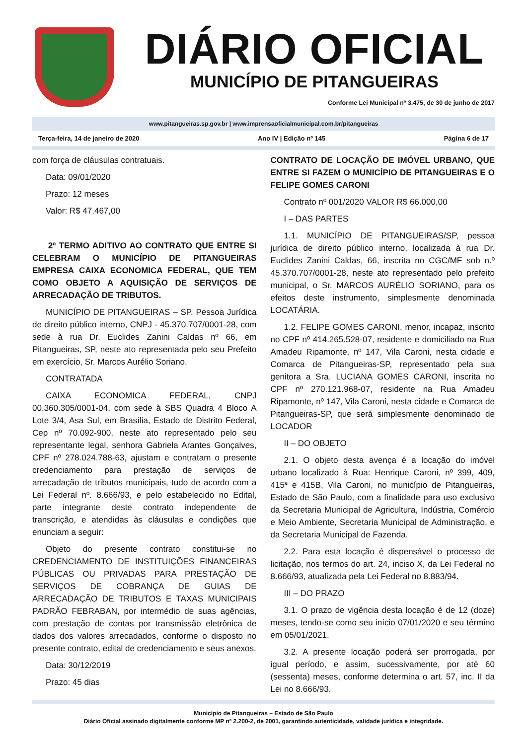DIÁRIO OFICIAL
MUNICÍPIO DE PITANGUEIRAS
Conforme Lei Municipal nº 3.475, de 30 de junho de 2017
www.pitangueiras.sp.gov.br | www.imprensaoficialmunicipal.com.br/pitangueiras
Terça-feira, 14 de janeiro de 2020 Ano IV | Edição nº 145 Página 6 de 17
com força de cláusulas contratuais.
Data: 09/01/2020
Prazo: 12 meses
Valor: R$ 47.467,00
2º TERMO ADITIVO AO CONTRATO QUE ENTRE SI CELEBRAM O MUNICÍPIO DE PITANGUEIRAS EMPRESA CAIXA ECONOMICA FEDERAL, QUE TEM COMO OBJETO A AQUISIÇÃO DE SERVIÇOS DE ARRECADAÇÃO DE TRIBUTOS.
MUNICÍPIO DE PITANGUEIRAS – SP. Pessoa Jurídica de direito público interno, CNPJ - 45.370.707/0001-28, com sede à rua Dr. Euclides Zanini Caldas nº 66, em Pitangueiras, SP, neste ato representada pelo seu Prefeito em exercício, Sr. Marcos Aurélio Soriano.
CONTRATADA
CAIXA ECONOMICA FEDERAL, CNPJ 00.360.305/0001-04, com sede à SBS Quadra 4 Bloco A Lote 3/4, Asa Sul, em Brasília, Estado de Distrito Federal, Cep nº 70.092-900, neste ato representado pelo seu representante legal, senhora Gabriela Arantes Gonçalves, CPF nº 278.024.788-63, ajustam e contratam o presente credenciamento para prestação de serviços de arrecadação de tributos municipais, tudo de acordo com a Lei Federal nº. 8.666/93, e pelo estabelecido no Edital, parte integrante deste contrato independente de transcrição, e atendidas às cláusulas e condições que enunciam a seguir:
Objeto do presente contrato constitui-se no CREDENCIAMENTO DE INSTITUIÇÕES FINANCEIRAS PÚBLICAS OU PRIVADAS PARA PRESTAÇÃO DE SERVIÇOS DE COBRANÇA DE GUIAS DE ARRECADAÇÃO DE TRIBUTOS E TAXAS MUNICIPAIS PADRÃO FEBRABAN, por intermédio de suas agências, com prestação de contas por transmissão eletrônica de dados dos valores arrecadados, conforme o disposto no presente contrato, edital de credenciamento e seus anexos.
Data: 30/12/2019
Prazo: 45 dias
CONTRATO DE LOCAÇÃO DE IMÓVEL URBANO, QUE ENTRE SI FAZEM O MUNICÍPIO DE PITANGUEIRAS E O FELIPE GOMES CARONI
Contrato nº 001/2020 VALOR R$ 66.000,00
I – DAS PARTES
1.1. MUNICÍPIO DE PITANGUEIRAS/SP, pessoa jurídica de direito público interno, localizada à rua Dr. Euclides Zanini Caldas, 66, inscrita no CGC/MF sob n.º 45.370.707/0001-28, neste ato representado pelo prefeito municipal, o Sr. MARCOS AURÉLIO SORIANO, para os efeitos deste instrumento, simplesmente denominada LOCATÁRIA.
1.2. FELIPE GOMES CARONI, menor, incapaz, inscrito no CPF nº 414.265.528-07, residente e domiciliado na Rua Amadeu Ripamonte, nº 147, Vila Caroni, nesta cidade e Comarca de Pitangueiras-SP, representado pela sua genitora a Sra. LUCIANA GOMES CARONI, inscrita no CPF nº 270.121.968-07, residente na Rua Amadeu Ripamonte, nº 147, Vila Caroni, nesta cidade e Comarca de Pitangueiras-SP, que será simplesmente denominado de LOCADOR
II – DO OBJETO
2.1. O objeto desta avença é a locação do imóvel urbano localizado à Rua: Henrique Caroni, nº 399, 409, 415ª e 415B, Vila Caroni, no município de Pitangueiras, Estado de São Paulo, com a finalidade para uso exclusivo da Secretaria Municipal de Agricultura, Indústria, Comércio e Meio Ambiente, Secretaria Municipal de Administração, e da Secretaria Municipal de Fazenda.
2.2. Para esta locação é dispensável o processo de licitação, nos termos do art. 24, inciso X, da Lei Federal no 8.666/93, atualizada pela Lei Federal no 8.883/94.
III – DO PRAZO
3.1. O prazo de vigência desta locação é de 12 (doze) meses, tendo-se como seu início 07/01/2020 e seu término em 05/01/2021.
3.2. A presente locação poderá ser prorrogada, por igual período, e assim, sucessivamente, por até 60 (sessenta) meses, conforme determina o art. 57, inc. II da Lei no 8.666/93.
Município de Pitangueiras – Estado de São Paulo
Diário Oficial assinado digitalmente conforme MP nº 2.200-2, de 2001, garantindo autenticidade, validade jurídica e integridade.